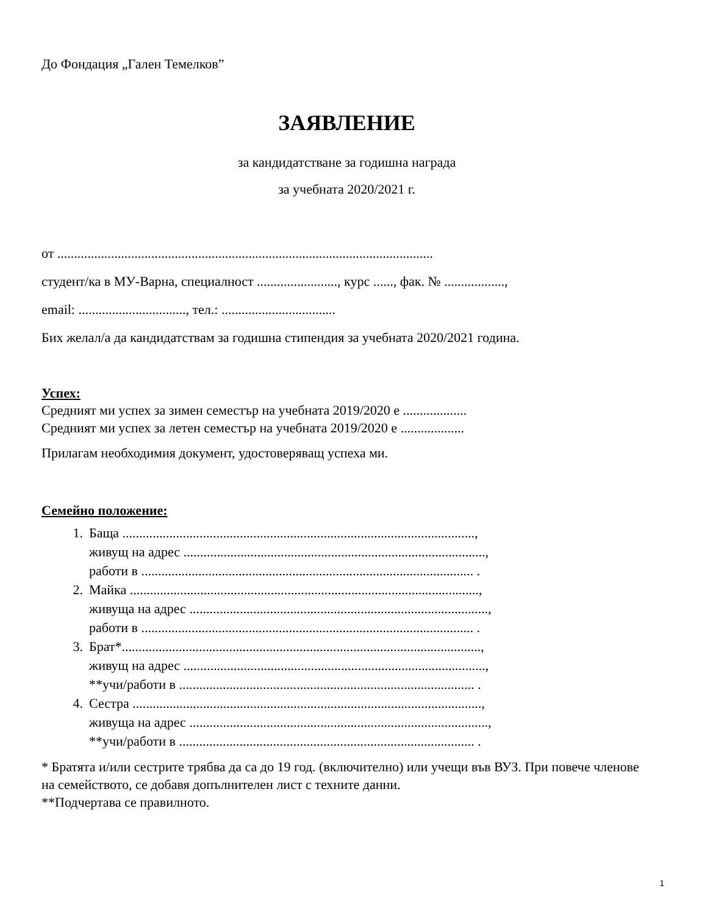До Фондация „Гален Темелков”
ЗАЯВЛЕНИЕ
за кандидатстване за годишна награда
за учебната 2020/2021 г.
от ................................................................................................................
студент/ка в МУ-Варна, специалност ........................, курс ......, фак. № ..................,
email: ................................, тел.: ..................................
Бих желал/а да кандидатствам за годишна стипендия за учебната 2020/2021 година.
Успех:
Средният ми успех за зимен семестър на учебната 2019/2020 е ...................
Средният ми успех за летен семестър на учебната 2019/2020 е ...................
Прилагам необходимия документ, удостоверяващ успеха ми.
Семейно положение:
1. Баща .........................................................................................................,
живущ на адрес ..........................................................................................,
работи в ................................................................................................... .
2. Майка ........................................................................................................,
живуща на адрес .........................................................................................,
работи в ................................................................................................... .
3. Брат*...........................................................................................................,
живущ на адрес ..........................................................................................,
**учи/работи в ........................................................................................ .
4. Сестра ........................................................................................................,
живуща на адрес .........................................................................................,
**учи/работи в ........................................................................................ .
* Братята и/или сестрите трябва да са до 19 год. (включително) или учещи във ВУЗ. При повече членове на семейството, се добавя допълнителен лист с техните данни.
**Подчертава се правилното.
1